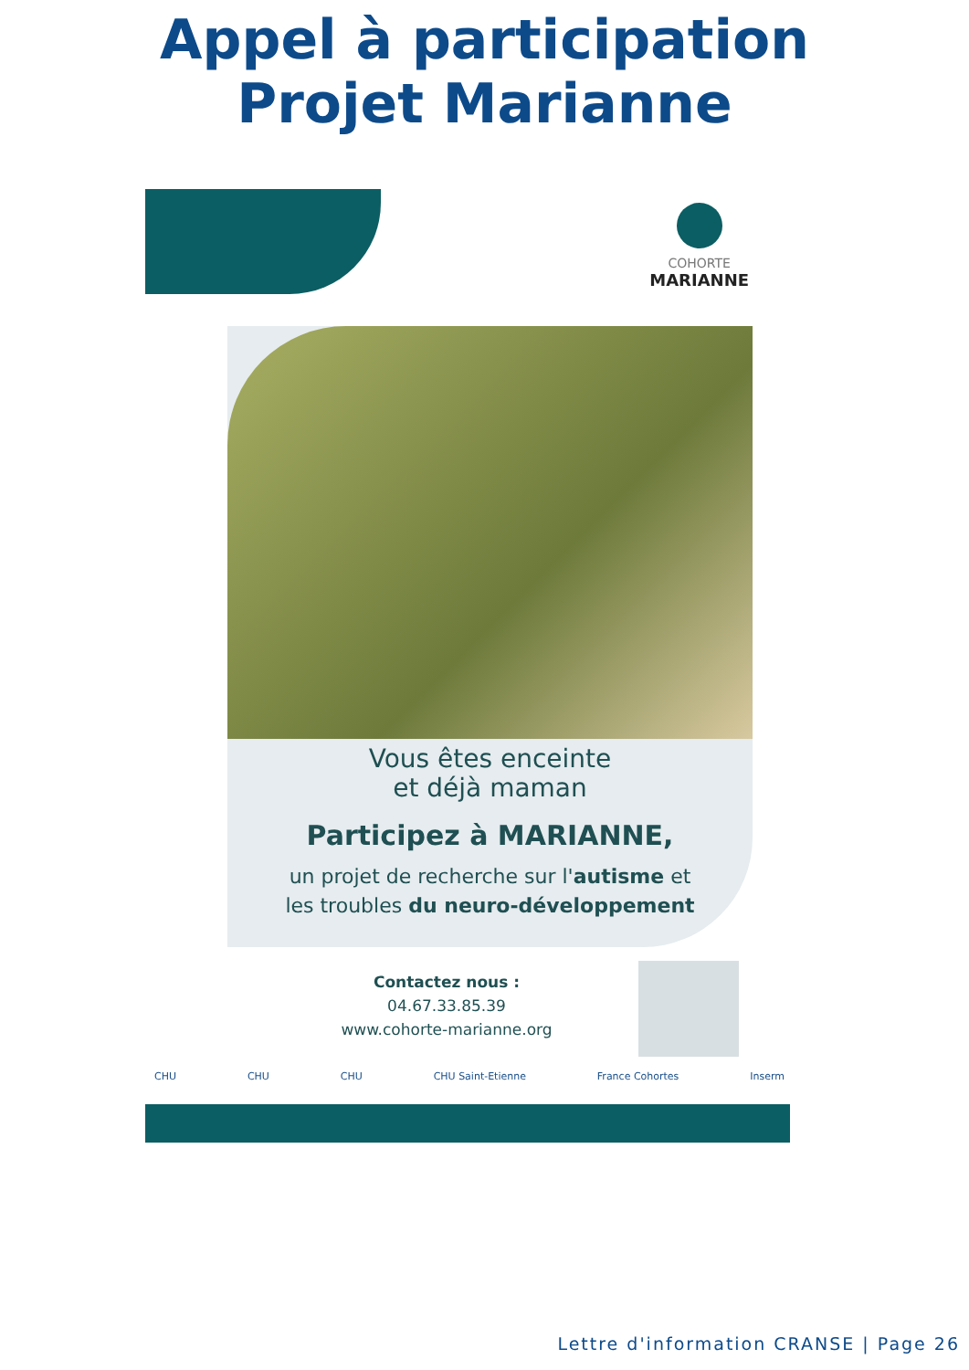Appel à participation
Projet Marianne
COHORTE
MARIANNE
Vous êtes enceinte
et déjà maman
Participez à MARIANNE,
un projet de recherche sur l'autisme et
les troubles du neuro-développement
Contactez nous :
04.67.33.85.39
www.cohorte-marianne.org
CHU CHU CHU CHU Saint-Etienne France Cohortes Inserm
Lettre d'information CRANSE | Page 26